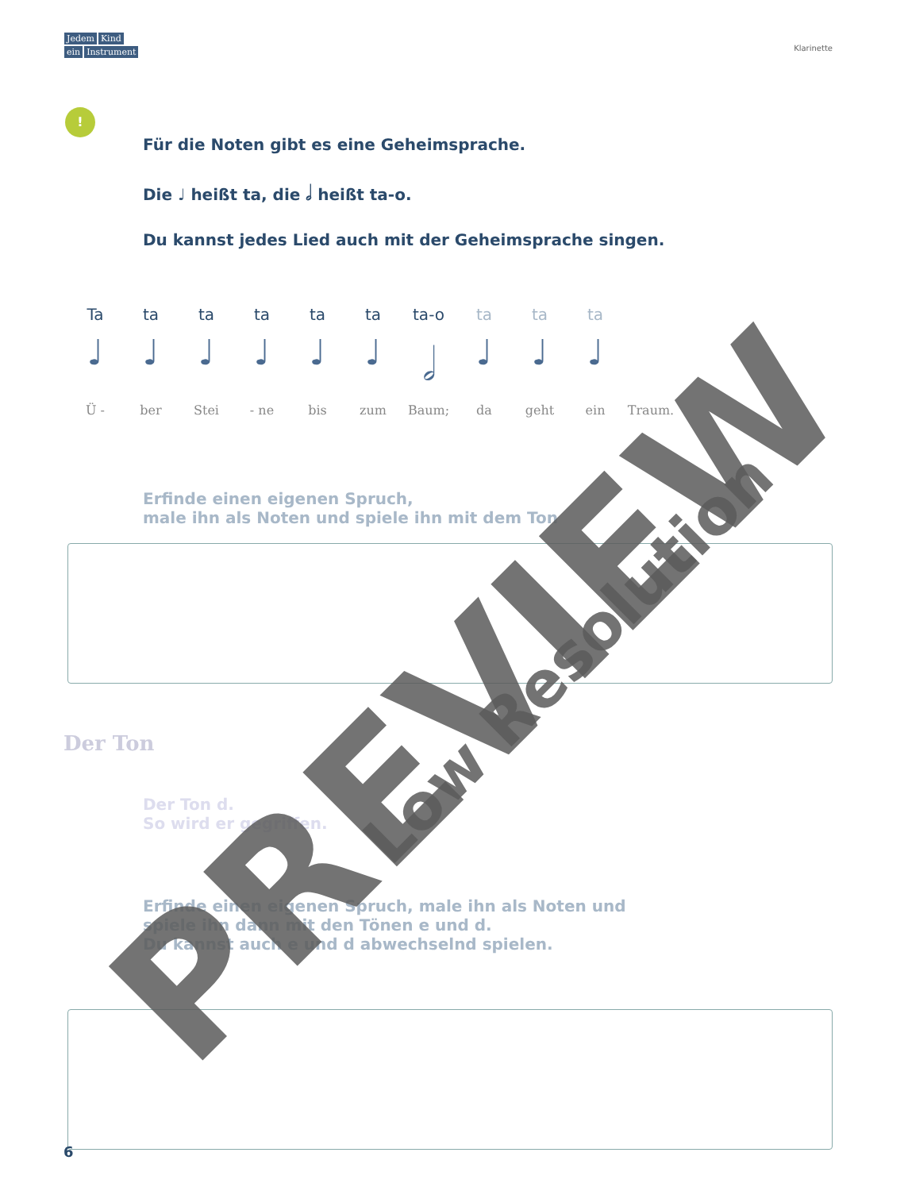Jedem Kind
ein Instrument
Klarinette
!
Für die Noten gibt es eine Geheimsprache.
Die ♩ heißt ta, die 𝅗𝅥 heißt ta-o.
Du kannst jedes Lied auch mit der Geheimsprache singen.
Ta ta ta ta ta ta ta-o ta ta ta
♩ ♩ ♩ ♩ ♩ ♩ 𝅗𝅥 ♩ ♩ ♩
Ü - ber Stei - ne bis zum Baum; da geht ein Traum.
Erfinde einen eigenen Spruch,
male ihn als Noten und spiele ihn mit dem Ton
Der Ton
Der Ton d.
So wird er gegriffen.
Erfinde einen eigenen Spruch, male ihn als Noten und
spiele ihn dann mit den Tönen e und d.
Du kannst auch e und d abwechselnd spielen.
6 PREVIEW
Low Resolution